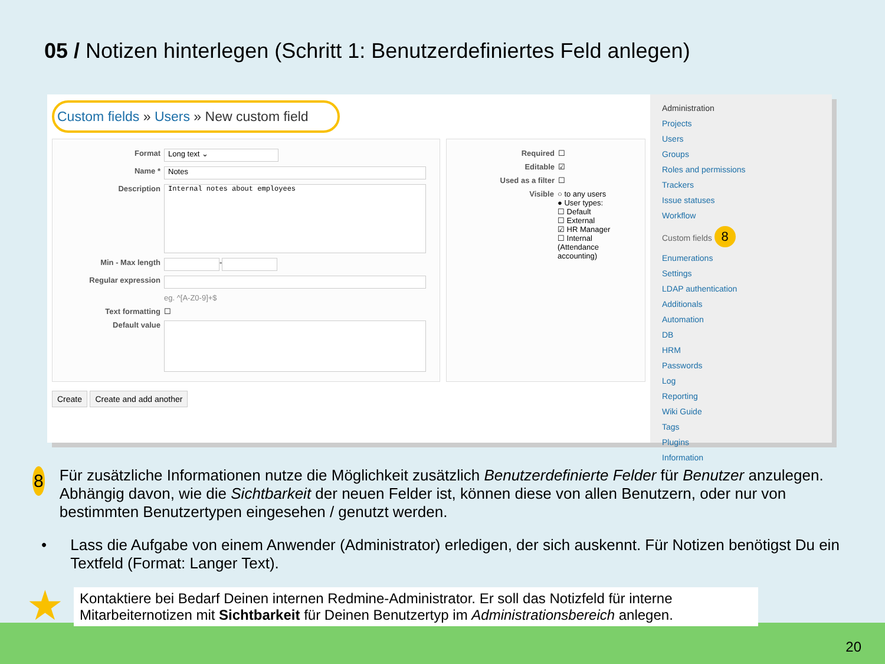05 / Notizen hinterlegen (Schritt 1: Benutzerdefiniertes Feld anlegen)
Custom fields » Users » New custom field
Format Long text ⌄
Name * Notes
Description Internal notes about employees
Min - Max length -
Regular expression
eg. ^[A-Z0-9]+$
Text formatting ☐
Default value
Required ☐
Editable ☑
Used as a filter ☐
Visible ○ to any users
● User types:
☐ Default
☐ External
☑ HR Manager
☐ Internal
(Attendance accounting)
Create Create and add another
Administration
Projects
Users
Groups
Roles and permissions
Trackers
Issue statuses
Workflow
Custom fields 8
Enumerations
Settings
LDAP authentication
Additionals
Automation
DB
HRM
Passwords
Log
Reporting
Wiki Guide
Tags
Plugins
Information
8
Für zusätzliche Informationen nutze die Möglichkeit zusätzlich Benutzerdefinierte Felder für Benutzer anzulegen. Abhängig davon, wie die Sichtbarkeit der neuen Felder ist, können diese von allen Benutzern, oder nur von bestimmten Benutzertypen eingesehen / genutzt werden.
• Lass die Aufgabe von einem Anwender (Administrator) erledigen, der sich auskennt. Für Notizen benötigst Du ein Textfeld (Format: Langer Text).
★ Kontaktiere bei Bedarf Deinen internen Redmine-Administrator. Er soll das Notizfeld für interne Mitarbeiternotizen mit Sichtbarkeit für Deinen Benutzertyp im Administrationsbereich anlegen.
20